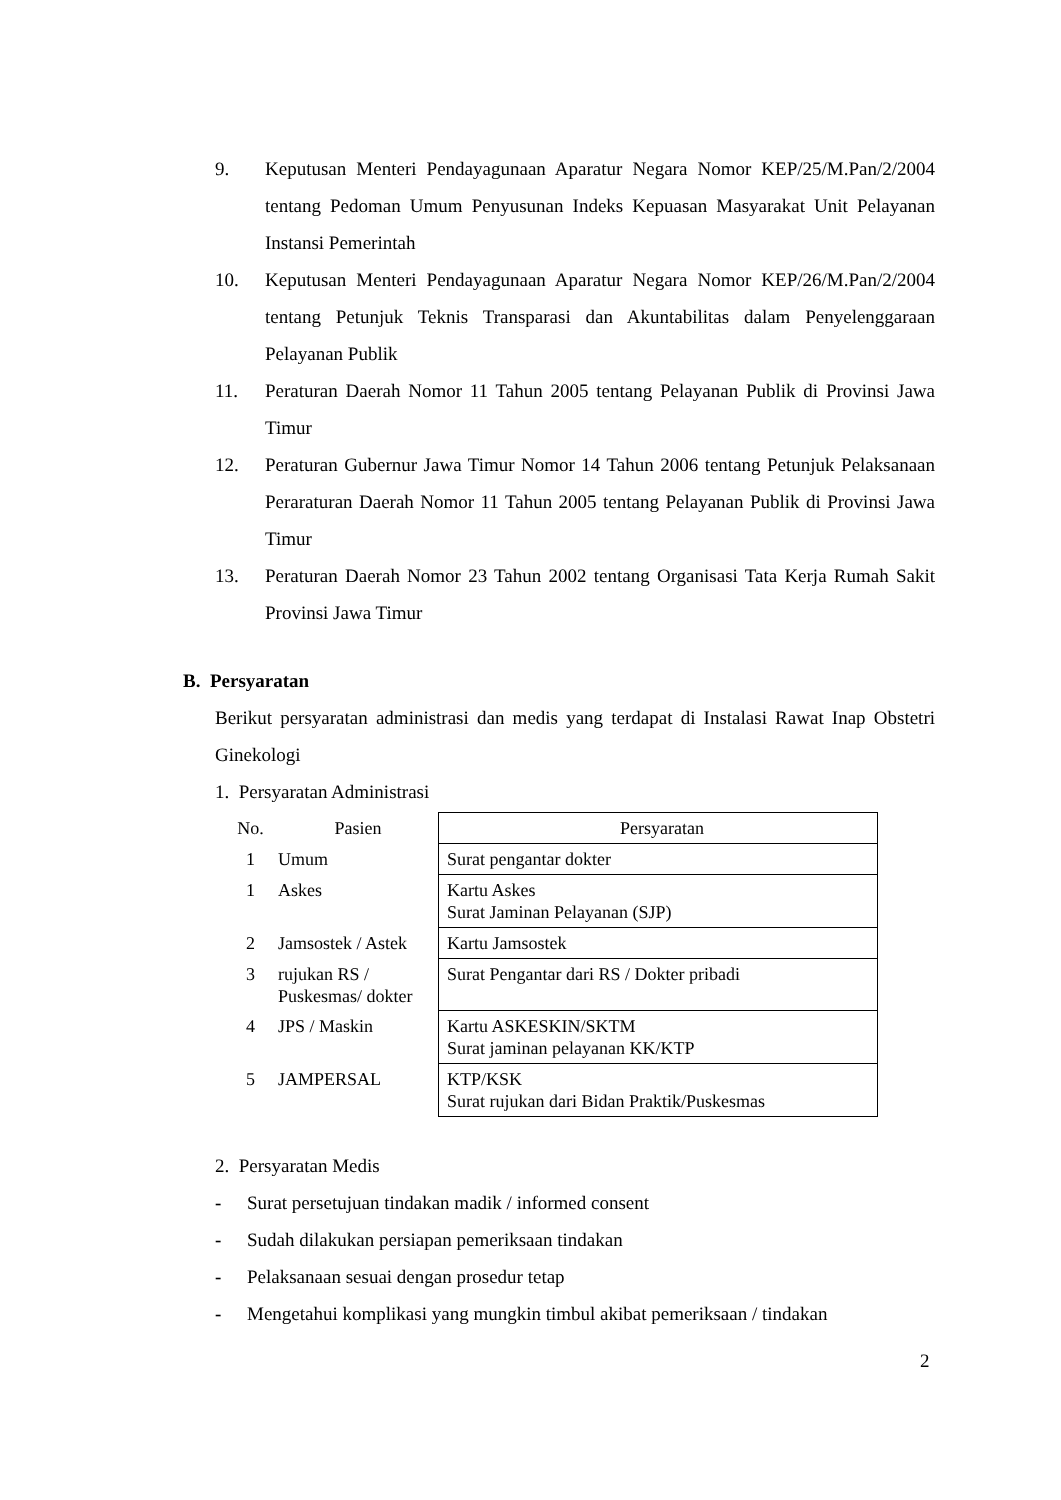9. Keputusan Menteri Pendayagunaan Aparatur Negara Nomor KEP/25/M.Pan/2/2004 tentang Pedoman Umum Penyusunan Indeks Kepuasan Masyarakat Unit Pelayanan Instansi Pemerintah
10. Keputusan Menteri Pendayagunaan Aparatur Negara Nomor KEP/26/M.Pan/2/2004 tentang Petunjuk Teknis Transparasi dan Akuntabilitas dalam Penyelenggaraan Pelayanan Publik
11. Peraturan Daerah Nomor 11 Tahun 2005 tentang Pelayanan Publik di Provinsi Jawa Timur
12. Peraturan Gubernur Jawa Timur Nomor 14 Tahun 2006 tentang Petunjuk Pelaksanaan Peraraturan Daerah Nomor 11 Tahun 2005 tentang Pelayanan Publik di Provinsi Jawa Timur
13. Peraturan Daerah Nomor 23 Tahun 2002 tentang Organisasi Tata Kerja Rumah Sakit Provinsi Jawa Timur
B. Persyaratan
Berikut persyaratan administrasi dan medis yang terdapat di Instalasi Rawat Inap Obstetri Ginekologi
1. Persyaratan Administrasi
| No. | Pasien | Persyaratan |
| 1 | Umum | Surat pengantar dokter |
| 1 | Askes | Kartu Askes Surat Jaminan Pelayanan (SJP) |
| 2 | Jamsostek / Astek | Kartu Jamsostek |
| 3 | rujukan RS / Puskesmas/ dokter | Surat Pengantar dari RS / Dokter pribadi |
| 4 | JPS / Maskin | Kartu ASKESKIN/SKTM Surat jaminan pelayanan KK/KTP |
| 5 | JAMPERSAL | KTP/KSK Surat rujukan dari Bidan Praktik/Puskesmas |
2. Persyaratan Medis
- Surat persetujuan tindakan madik / informed consent
- Sudah dilakukan persiapan pemeriksaan tindakan
- Pelaksanaan sesuai dengan prosedur tetap
- Mengetahui komplikasi yang mungkin timbul akibat pemeriksaan / tindakan
2